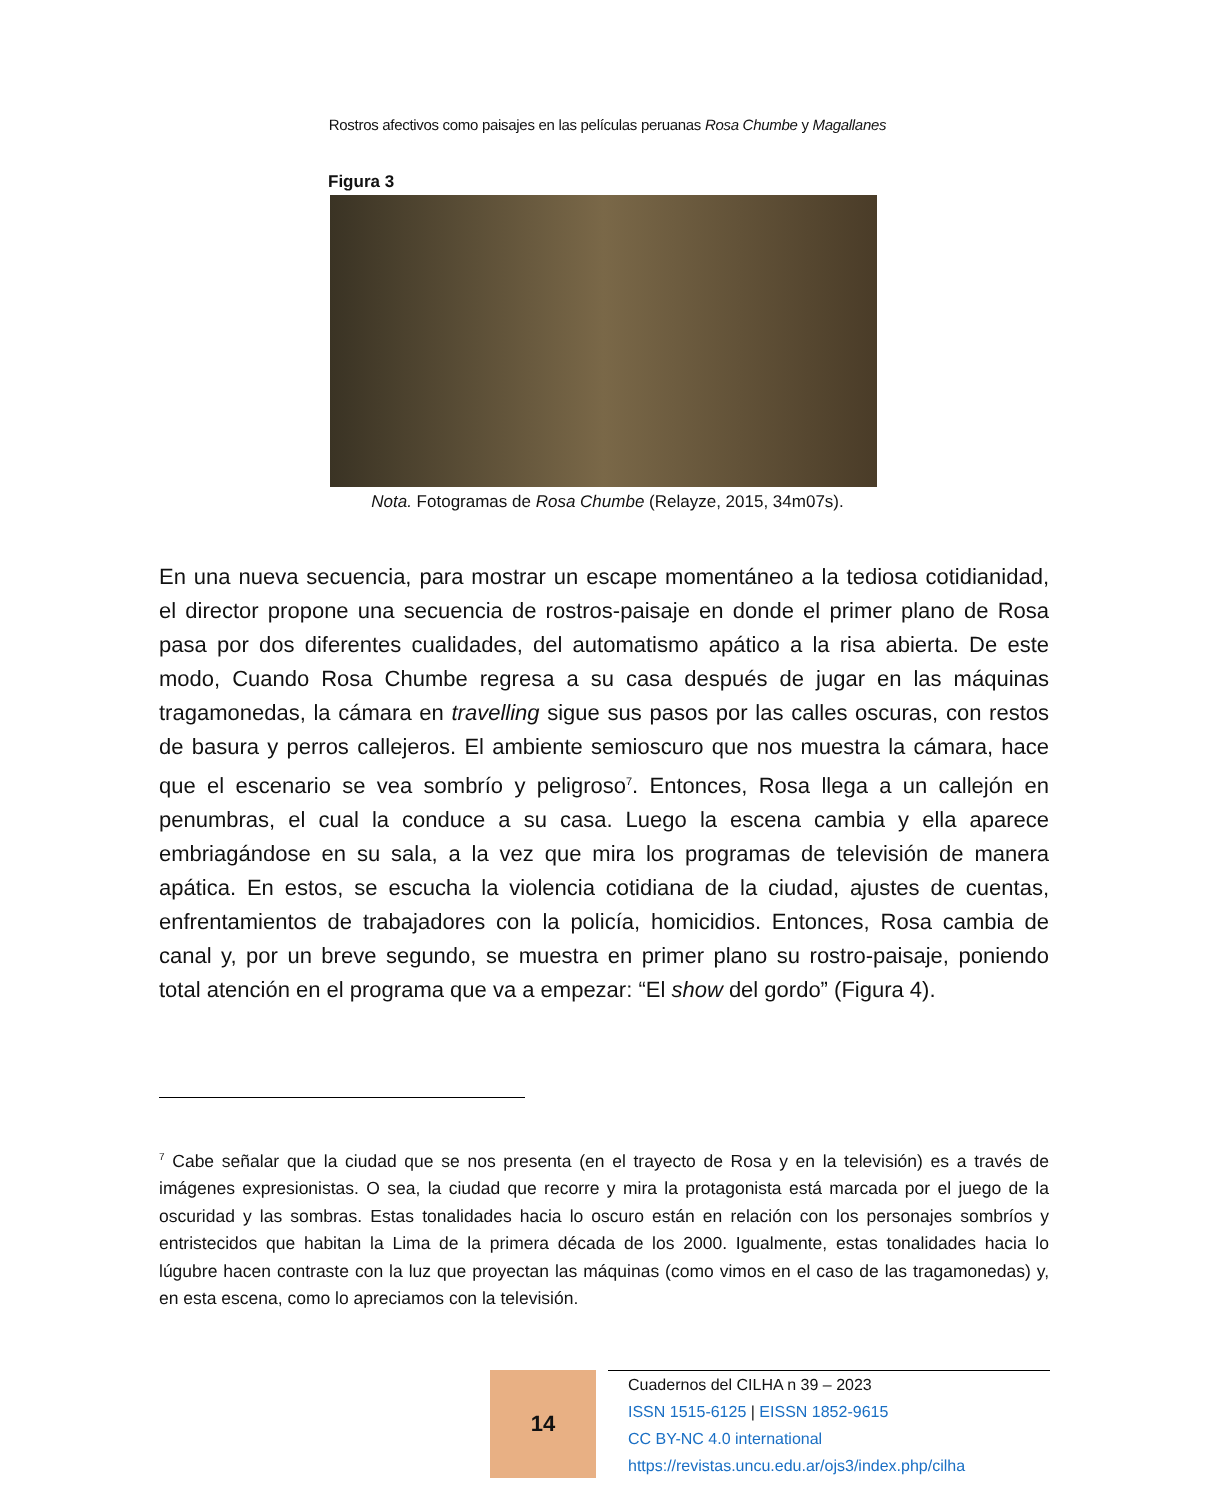Rostros afectivos como paisajes en las películas peruanas Rosa Chumbe y Magallanes
Figura 3
Nota. Fotogramas de Rosa Chumbe (Relayze, 2015, 34m07s).
En una nueva secuencia, para mostrar un escape momentáneo a la tediosa cotidianidad, el director propone una secuencia de rostros-paisaje en donde el primer plano de Rosa pasa por dos diferentes cualidades, del automatismo apático a la risa abierta. De este modo, Cuando Rosa Chumbe regresa a su casa después de jugar en las máquinas tragamonedas, la cámara en travelling sigue sus pasos por las calles oscuras, con restos de basura y perros callejeros. El ambiente semioscuro que nos muestra la cámara, hace que el escenario se vea sombrío y peligroso<sup>7</sup>. Entonces, Rosa llega a un callejón en penumbras, el cual la conduce a su casa. Luego la escena cambia y ella aparece embriagándose en su sala, a la vez que mira los programas de televisión de manera apática. En estos, se escucha la violencia cotidiana de la ciudad, ajustes de cuentas, enfrentamientos de trabajadores con la policía, homicidios. Entonces, Rosa cambia de canal y, por un breve segundo, se muestra en primer plano su rostro-paisaje, poniendo total atención en el programa que va a empezar: “El show del gordo” (Figura 4).
<sup>7</sup> Cabe señalar que la ciudad que se nos presenta (en el trayecto de Rosa y en la televisión) es a través de imágenes expresionistas. O sea, la ciudad que recorre y mira la protagonista está marcada por el juego de la oscuridad y las sombras. Estas tonalidades hacia lo oscuro están en relación con los personajes sombríos y entristecidos que habitan la Lima de la primera década de los 2000. Igualmente, estas tonalidades hacia lo lúgubre hacen contraste con la luz que proyectan las máquinas (como vimos en el caso de las tragamonedas) y, en esta escena, como lo apreciamos con la televisión.
14
Cuadernos del CILHA n 39 – 2023
ISSN 1515-6125 | EISSN 1852-9615
CC BY-NC 4.0 international
https://revistas.uncu.edu.ar/ojs3/index.php/cilha